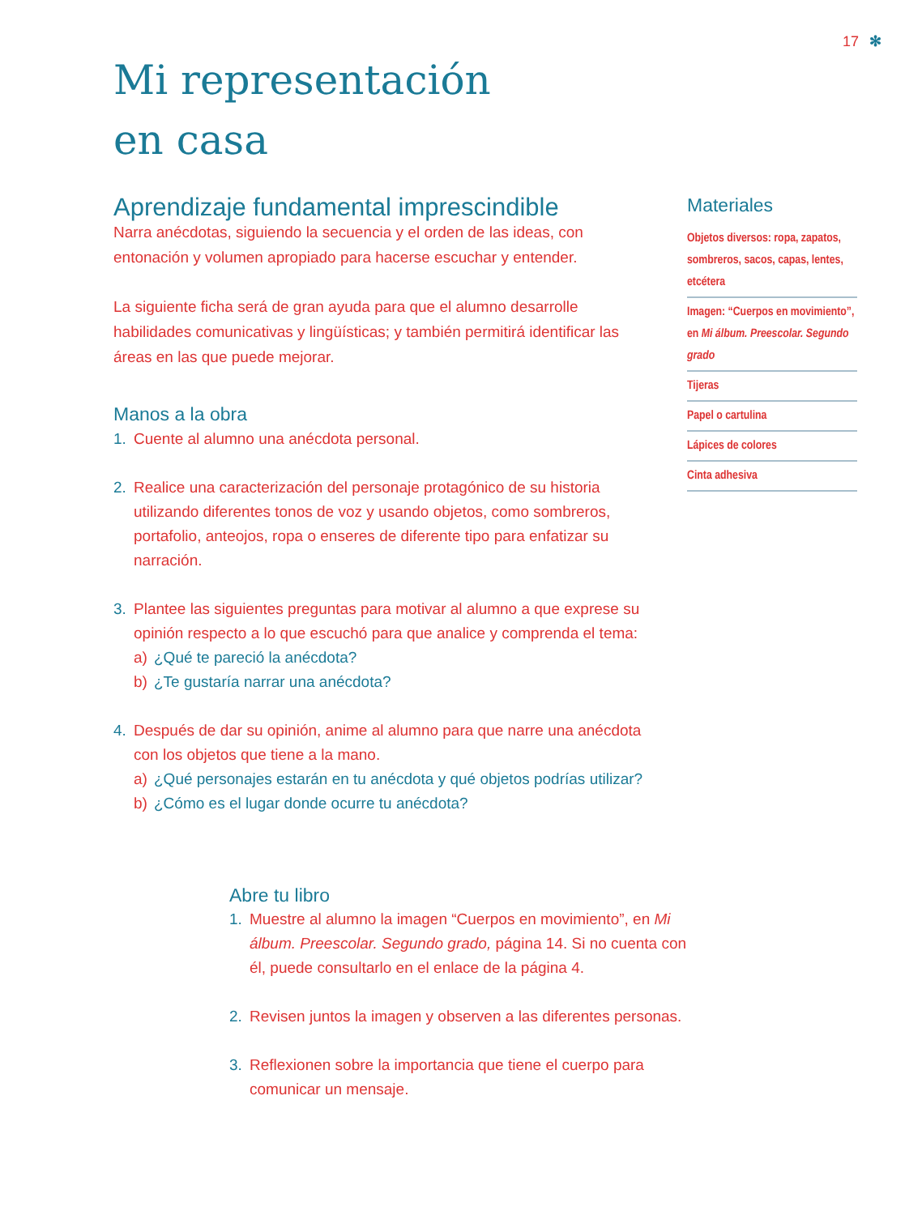17 ✻
Mi representación
en casa
Aprendizaje fundamental imprescindible
Narra anécdotas, siguiendo la secuencia y el orden de las ideas, con entonación y volumen apropiado para hacerse escuchar y entender.
La siguiente ficha será de gran ayuda para que el alumno desarrolle habilidades comunicativas y lingüísticas; y también permitirá identificar las áreas en las que puede mejorar.
Manos a la obra
1. Cuente al alumno una anécdota personal.
2. Realice una caracterización del personaje protagónico de su historia utilizando diferentes tonos de voz y usando objetos, como sombreros, portafolio, anteojos, ropa o enseres de diferente tipo para enfatizar su narración.
3. Plantee las siguientes preguntas para motivar al alumno a que exprese su opinión respecto a lo que escuchó para que analice y comprenda el tema:
a) ¿Qué te pareció la anécdota?
b) ¿Te gustaría narrar una anécdota?
4. Después de dar su opinión, anime al alumno para que narre una anécdota con los objetos que tiene a la mano.
a) ¿Qué personajes estarán en tu anécdota y qué objetos podrías utilizar?
b) ¿Cómo es el lugar donde ocurre tu anécdota?
Materiales
Objetos diversos: ropa, zapatos, sombreros, sacos, capas, lentes, etcétera
Imagen: “Cuerpos en movimiento”, en Mi álbum. Preescolar. Segundo grado
Tijeras
Papel o cartulina
Lápices de colores
Cinta adhesiva
Abre tu libro
1. Muestre al alumno la imagen “Cuerpos en movimiento”, en Mi álbum. Preescolar. Segundo grado, página 14. Si no cuenta con él, puede consultarlo en el enlace de la página 4.
2. Revisen juntos la imagen y observen a las diferentes personas.
3. Reflexionen sobre la importancia que tiene el cuerpo para comunicar un mensaje.